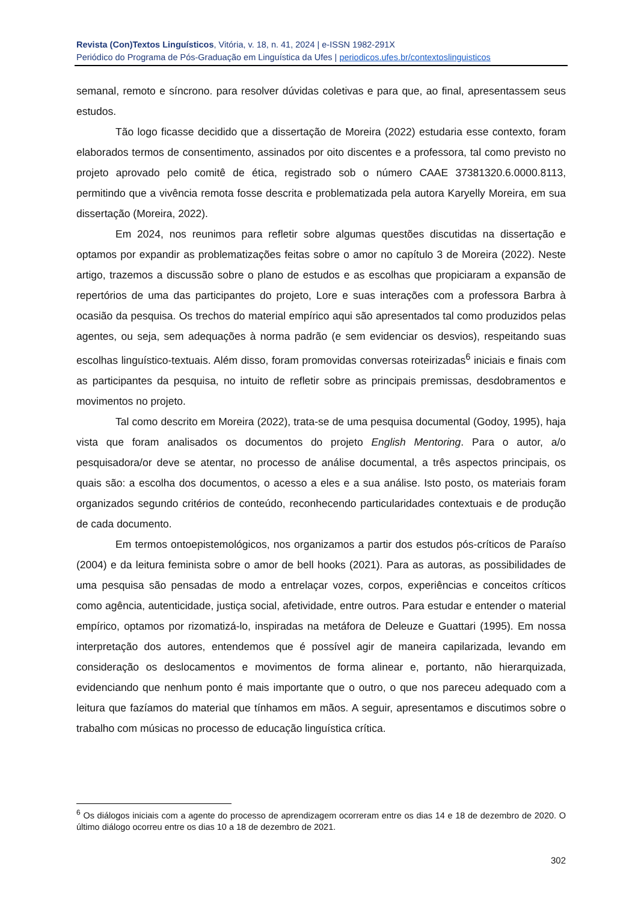Revista (Con)Textos Linguísticos, Vitória, v. 18, n. 41, 2024 | e-ISSN 1982-291X
Periódico do Programa de Pós-Graduação em Linguística da Ufes | periodicos.ufes.br/contextoslinguisticos
semanal, remoto e síncrono. para resolver dúvidas coletivas e para que, ao final, apresentassem seus estudos.
Tão logo ficasse decidido que a dissertação de Moreira (2022) estudaria esse contexto, foram elaborados termos de consentimento, assinados por oito discentes e a professora, tal como previsto no projeto aprovado pelo comitê de ética, registrado sob o número CAAE 37381320.6.0000.8113, permitindo que a vivência remota fosse descrita e problematizada pela autora Karyelly Moreira, em sua dissertação (Moreira, 2022).
Em 2024, nos reunimos para refletir sobre algumas questões discutidas na dissertação e optamos por expandir as problematizações feitas sobre o amor no capítulo 3 de Moreira (2022). Neste artigo, trazemos a discussão sobre o plano de estudos e as escolhas que propiciaram a expansão de repertórios de uma das participantes do projeto, Lore e suas interações com a professora Barbra à ocasião da pesquisa. Os trechos do material empírico aqui são apresentados tal como produzidos pelas agentes, ou seja, sem adequações à norma padrão (e sem evidenciar os desvios), respeitando suas escolhas linguístico-textuais. Além disso, foram promovidas conversas roteirizadas<sup>6</sup> iniciais e finais com as participantes da pesquisa, no intuito de refletir sobre as principais premissas, desdobramentos e movimentos no projeto.
Tal como descrito em Moreira (2022), trata-se de uma pesquisa documental (Godoy, 1995), haja vista que foram analisados os documentos do projeto English Mentoring. Para o autor, a/o pesquisadora/or deve se atentar, no processo de análise documental, a três aspectos principais, os quais são: a escolha dos documentos, o acesso a eles e a sua análise. Isto posto, os materiais foram organizados segundo critérios de conteúdo, reconhecendo particularidades contextuais e de produção de cada documento.
Em termos ontoepistemológicos, nos organizamos a partir dos estudos pós-críticos de Paraíso (2004) e da leitura feminista sobre o amor de bell hooks (2021). Para as autoras, as possibilidades de uma pesquisa são pensadas de modo a entrelaçar vozes, corpos, experiências e conceitos críticos como agência, autenticidade, justiça social, afetividade, entre outros. Para estudar e entender o material empírico, optamos por rizomatizá-lo, inspiradas na metáfora de Deleuze e Guattari (1995). Em nossa interpretação dos autores, entendemos que é possível agir de maneira capilarizada, levando em consideração os deslocamentos e movimentos de forma alinear e, portanto, não hierarquizada, evidenciando que nenhum ponto é mais importante que o outro, o que nos pareceu adequado com a leitura que fazíamos do material que tínhamos em mãos. A seguir, apresentamos e discutimos sobre o trabalho com músicas no processo de educação linguística crítica.
<sup>6</sup> Os diálogos iniciais com a agente do processo de aprendizagem ocorreram entre os dias 14 e 18 de dezembro de 2020. O último diálogo ocorreu entre os dias 10 a 18 de dezembro de 2021.
302